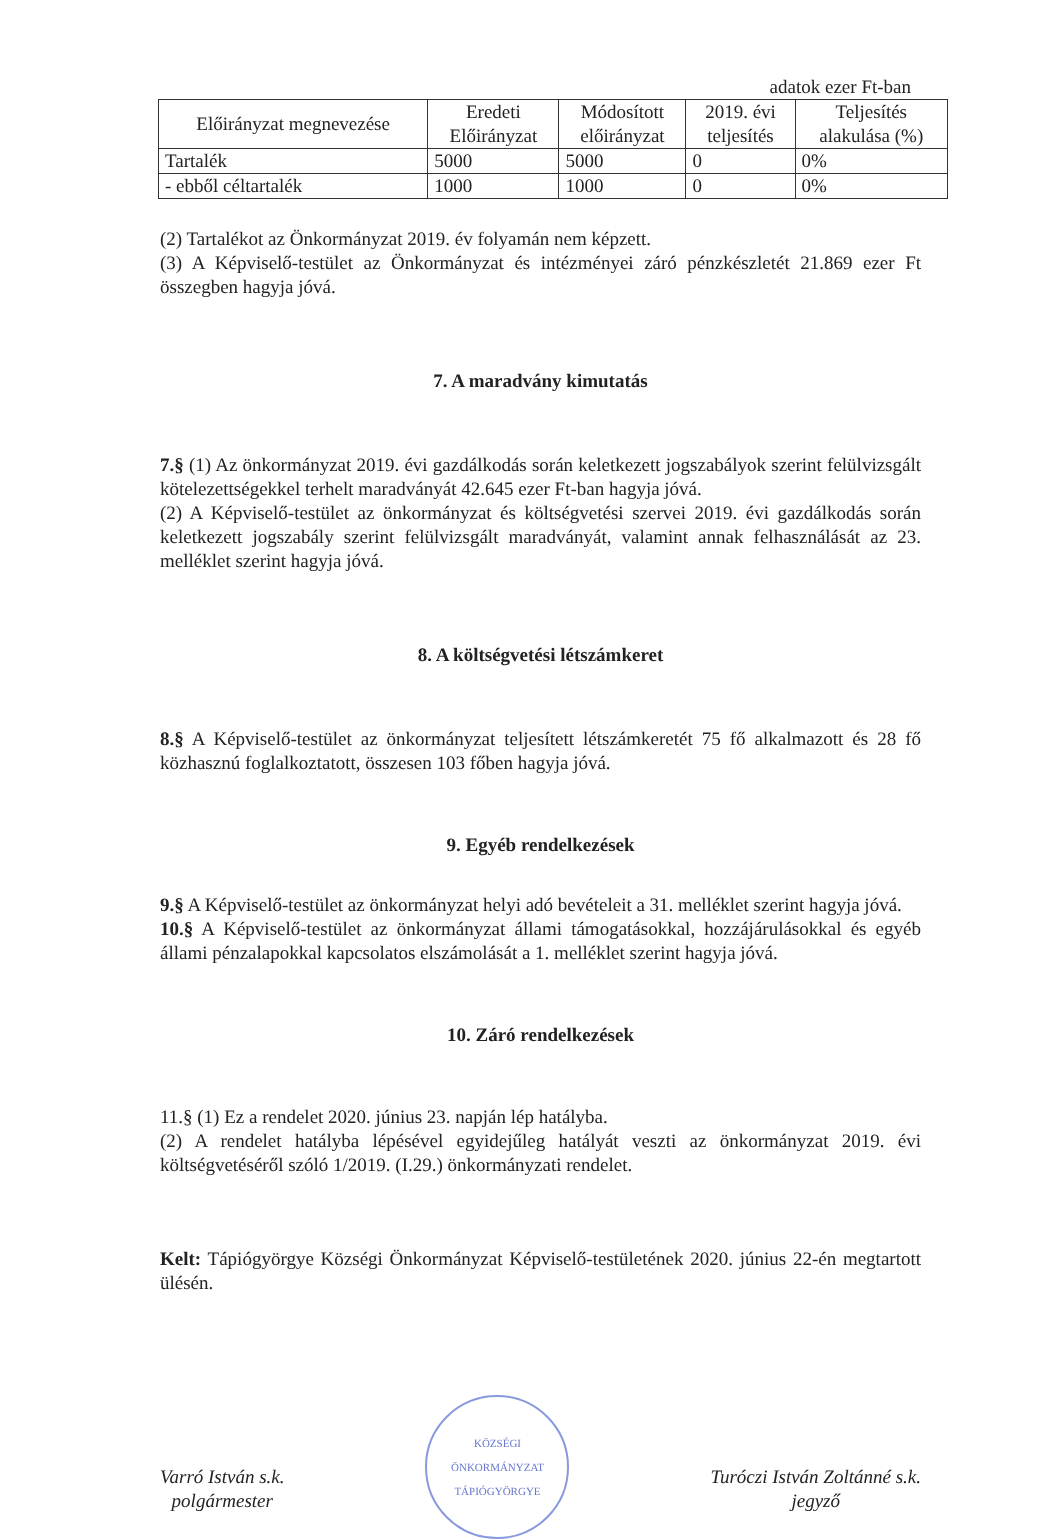adatok ezer Ft-ban
| Előirányzat megnevezése | Eredeti Előirányzat | Módosított előirányzat | 2019. évi teljesítés | Teljesítés alakulása (%) |
| --- | --- | --- | --- | --- |
| Tartalék | 5000 | 5000 | 0 | 0% |
| - ebből céltartalék | 1000 | 1000 | 0 | 0% |
(2) Tartalékot az Önkormányzat 2019. év folyamán nem képzett.
(3) A Képviselő-testület az Önkormányzat és intézményei záró pénzkészletét 21.869 ezer Ft összegben hagyja jóvá.
7. A maradvány kimutatás
7.§ (1) Az önkormányzat 2019. évi gazdálkodás során keletkezett jogszabályok szerint felülvizsgált kötelezettségekkel terhelt maradványát 42.645 ezer Ft-ban hagyja jóvá.
(2) A Képviselő-testület az önkormányzat és költségvetési szervei 2019. évi gazdálkodás során keletkezett jogszabály szerint felülvizsgált maradványát, valamint annak felhasználását az 23. melléklet szerint hagyja jóvá.
8. A költségvetési létszámkeret
8.§ A Képviselő-testület az önkormányzat teljesített létszámkeretét 75 fő alkalmazott és 28 fő közhasznú foglalkoztatott, összesen 103 főben hagyja jóvá.
9. Egyéb rendelkezések
9.§ A Képviselő-testület az önkormányzat helyi adó bevételeit a 31. melléklet szerint hagyja jóvá.
10.§ A Képviselő-testület az önkormányzat állami támogatásokkal, hozzájárulásokkal és egyéb állami pénzalapokkal kapcsolatos elszámolását a 1. melléklet szerint hagyja jóvá.
10. Záró rendelkezések
11.§ (1) Ez a rendelet 2020. június 23. napján lép hatályba.
(2) A rendelet hatályba lépésével egyidejűleg hatályát veszti az önkormányzat 2019. évi költségvetéséről szóló 1/2019. (I.29.) önkormányzati rendelet.
Kelt: Tápiógyörgye Községi Önkormányzat Képviselő-testületének 2020. június 22-én megtartott ülésén.
Varró István s.k.
polgármester
KÖZSÉGI ÖNKORMÁNYZAT
TÁPIÓGYÖRGYE
Turóczi István Zoltánné s.k.
jegyző